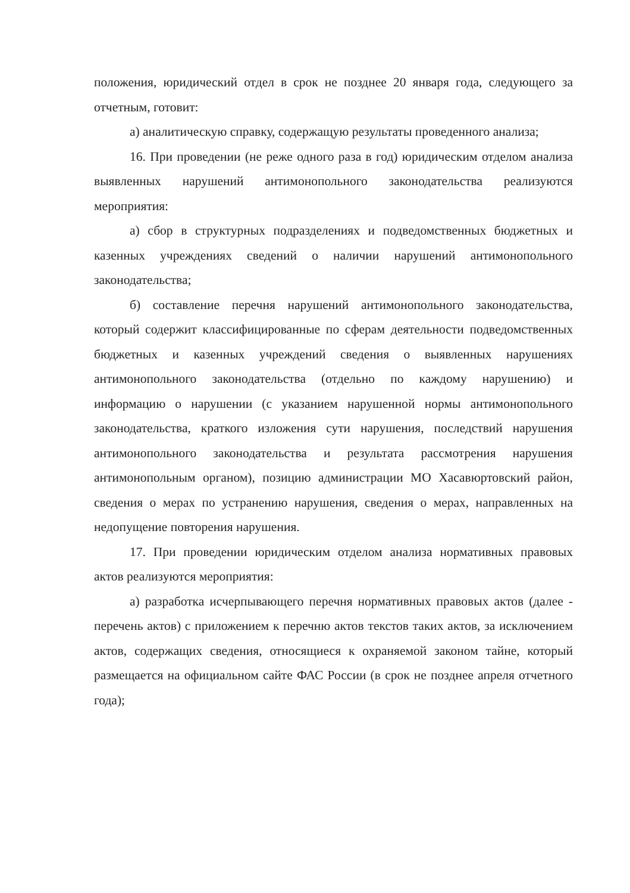положения, юридический отдел в срок не позднее 20 января года, следующего за отчетным, готовит:
а) аналитическую справку, содержащую результаты проведенного анализа;
16. При проведении (не реже одного раза в год) юридическим отделом анализа выявленных нарушений антимонопольного законодательства реализуются мероприятия:
а) сбор в структурных подразделениях и подведомственных бюджетных и казенных учреждениях сведений о наличии нарушений антимонопольного законодательства;
б) составление перечня нарушений антимонопольного законодательства, который содержит классифицированные по сферам деятельности подведомственных бюджетных и казенных учреждений сведения о выявленных нарушениях антимонопольного законодательства (отдельно по каждому нарушению) и информацию о нарушении (с указанием нарушенной нормы антимонопольного законодательства, краткого изложения сути нарушения, последствий нарушения антимонопольного законодательства и результата рассмотрения нарушения антимонопольным органом), позицию администрации МО Хасавюртовский район, сведения о мерах по устранению нарушения, сведения о мерах, направленных на недопущение повторения нарушения.
17. При проведении юридическим отделом анализа нормативных правовых актов реализуются мероприятия:
а) разработка исчерпывающего перечня нормативных правовых актов (далее - перечень актов) с приложением к перечню актов текстов таких актов, за исключением актов, содержащих сведения, относящиеся к охраняемой законом тайне, который размещается на официальном сайте ФАС России (в срок не позднее апреля отчетного года);